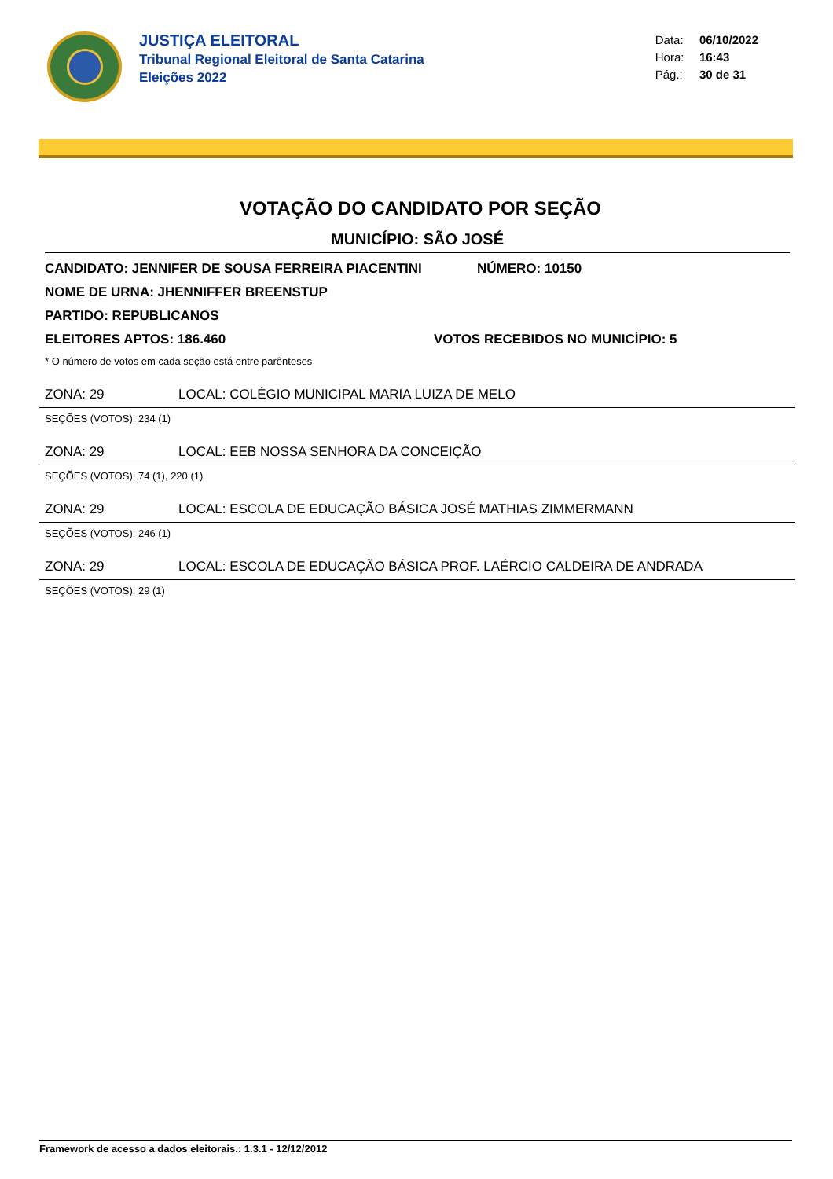JUSTIÇA ELEITORAL
Tribunal Regional Eleitoral de Santa Catarina
Eleições 2022
Data: 06/10/2022
Hora: 16:43
Pág.: 30 de 31
VOTAÇÃO DO CANDIDATO POR SEÇÃO
MUNICÍPIO: SÃO JOSÉ
CANDIDATO: JENNIFER DE SOUSA FERREIRA PIACENTINI NÚMERO: 10150
NOME DE URNA: JHENNIFFER BREENSTUP
PARTIDO: REPUBLICANOS
ELEITORES APTOS: 186.460 VOTOS RECEBIDOS NO MUNICÍPIO: 5
* O número de votos em cada seção está entre parênteses
ZONA: 29 LOCAL: COLÉGIO MUNICIPAL MARIA LUIZA DE MELO
SEÇÕES (VOTOS): 234 (1)
ZONA: 29 LOCAL: EEB NOSSA SENHORA DA CONCEIÇÃO
SEÇÕES (VOTOS): 74 (1), 220 (1)
ZONA: 29 LOCAL: ESCOLA DE EDUCAÇÃO BÁSICA JOSÉ MATHIAS ZIMMERMANN
SEÇÕES (VOTOS): 246 (1)
ZONA: 29 LOCAL: ESCOLA DE EDUCAÇÃO BÁSICA PROF. LAÉRCIO CALDEIRA DE ANDRADA
SEÇÕES (VOTOS): 29 (1)
Framework de acesso a dados eleitorais.: 1.3.1 - 12/12/2012